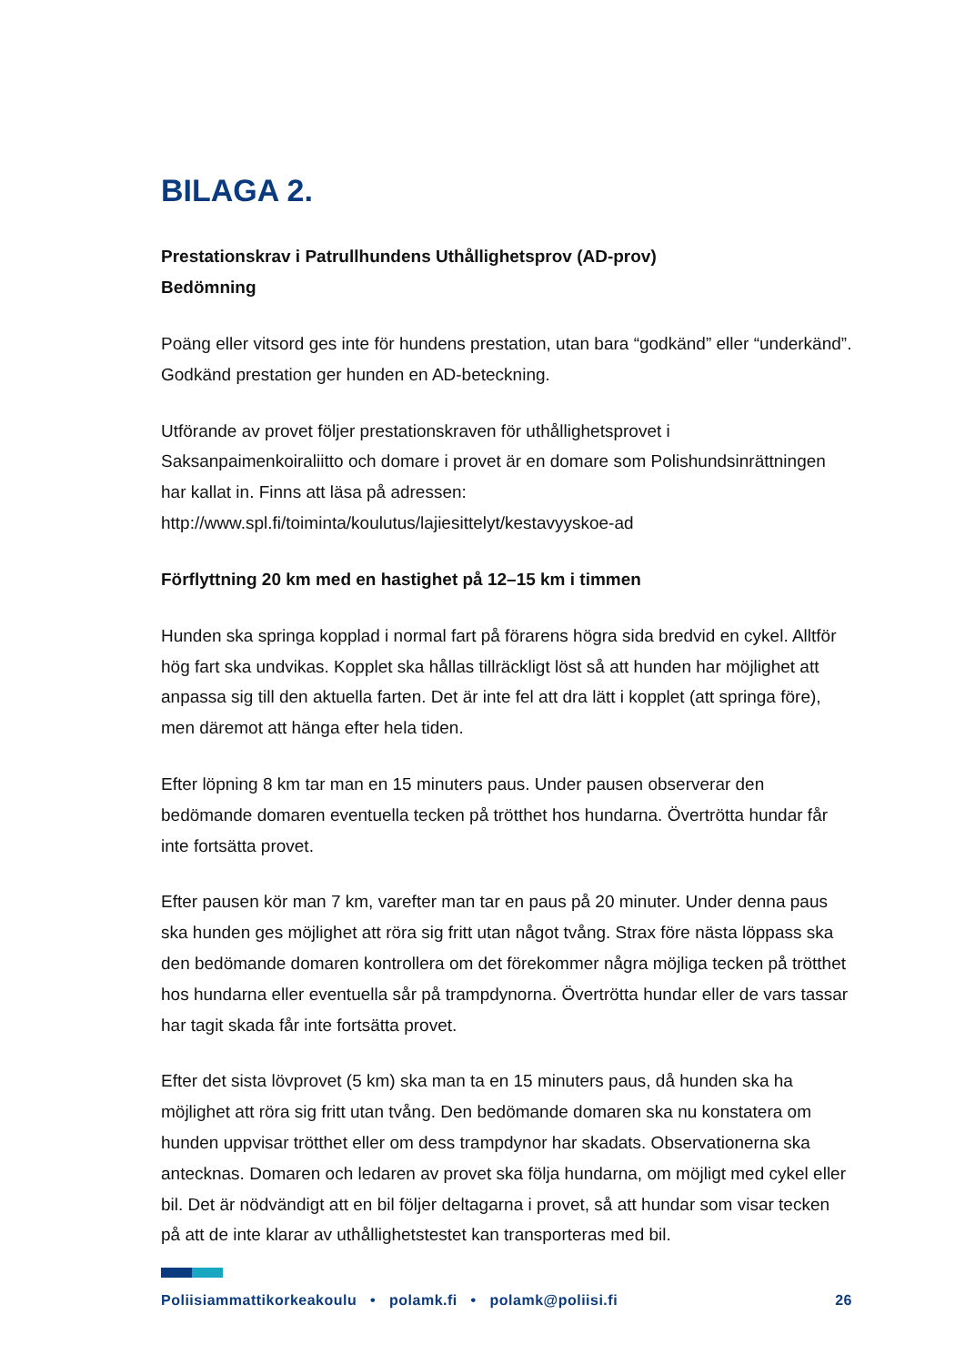BILAGA 2.
Prestationskrav i Patrullhundens Uthållighetsprov (AD-prov)
Bedömning
Poäng eller vitsord ges inte för hundens prestation, utan bara “godkänd” eller “underkänd”. Godkänd prestation ger hunden en AD-beteckning.
Utförande av provet följer prestationskraven för uthållighetsprovet i Saksanpaimenkoiraliitto och domare i provet är en domare som Polishundsinrättningen har kallat in. Finns att läsa på adressen: http://www.spl.fi/toiminta/koulutus/lajiesittelyt/kestavyyskoe-ad
Förflyttning 20 km med en hastighet på 12–15 km i timmen
Hunden ska springa kopplad i normal fart på förarens högra sida bredvid en cykel. Alltför hög fart ska undvikas. Kopplet ska hållas tillräckligt löst så att hunden har möjlighet att anpassa sig till den aktuella farten. Det är inte fel att dra lätt i kopplet (att springa före), men däremot att hänga efter hela tiden.
Efter löpning 8 km tar man en 15 minuters paus. Under pausen observerar den bedömande domaren eventuella tecken på trötthet hos hundarna. Övertrötta hundar får inte fortsätta provet.
Efter pausen kör man 7 km, varefter man tar en paus på 20 minuter. Under denna paus ska hunden ges möjlighet att röra sig fritt utan något tvång. Strax före nästa löppass ska den bedömande domaren kontrollera om det förekommer några möjliga tecken på trötthet hos hundarna eller eventuella sår på trampdynorna. Övertrötta hundar eller de vars tassar har tagit skada får inte fortsätta provet.
Efter det sista lövprovet (5 km) ska man ta en 15 minuters paus, då hunden ska ha möjlighet att röra sig fritt utan tvång. Den bedömande domaren ska nu konstatera om hunden uppvisar trötthet eller om dess trampdynor har skadats. Observationerna ska antecknas. Domaren och ledaren av provet ska följa hundarna, om möjligt med cykel eller bil. Det är nödvändigt att en bil följer deltagarna i provet, så att hundar som visar tecken på att de inte klarar av uthållighetstestet kan transporteras med bil.
Poliisiammattikorkeakoulu • polamk.fi • polamk@poliisi.fi 26